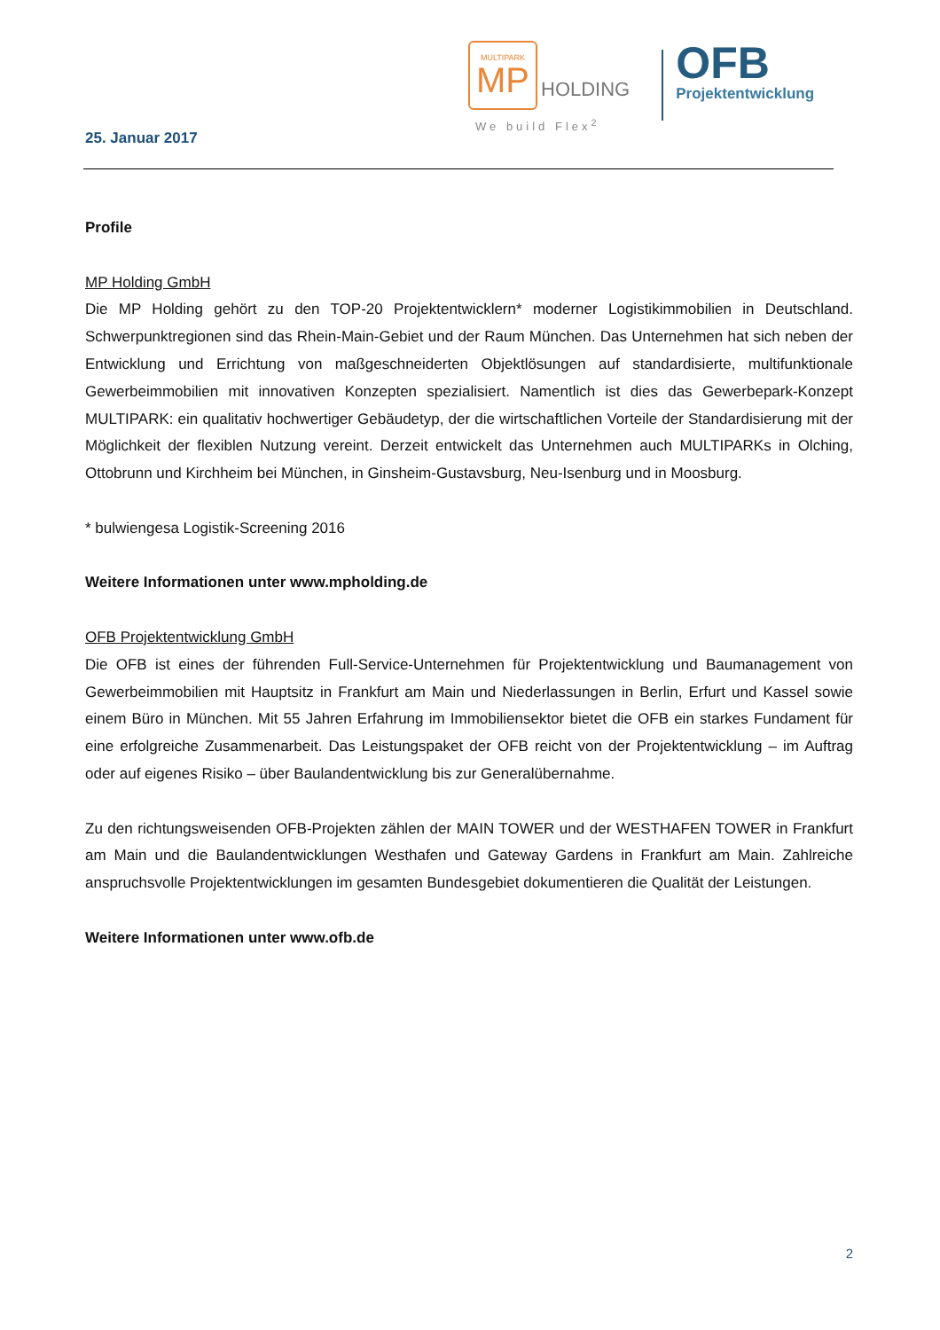MULTIPARK
MP
HOLDING
We build Flex<sup>2</sup>
OFB
Projektentwicklung
25. Januar 2017
Profile
MP Holding GmbH
Die MP Holding gehört zu den TOP-20 Projektentwicklern* moderner Logistikimmobilien in Deutschland. Schwerpunktregionen sind das Rhein-Main-Gebiet und der Raum München. Das Unternehmen hat sich neben der Entwicklung und Errichtung von maßgeschneiderten Objektlösungen auf standardisierte, multifunktionale Gewerbeimmobilien mit innovativen Konzepten spezialisiert. Namentlich ist dies das Gewerbepark-Konzept MULTIPARK: ein qualitativ hochwertiger Gebäudetyp, der die wirtschaftlichen Vorteile der Standardisierung mit der Möglichkeit der flexiblen Nutzung vereint. Derzeit entwickelt das Unternehmen auch MULTIPARKs in Olching, Ottobrunn und Kirchheim bei München, in Ginsheim-Gustavsburg, Neu-Isenburg und in Moosburg.
* bulwiengesa Logistik-Screening 2016
Weitere Informationen unter www.mpholding.de
OFB Projektentwicklung GmbH
Die OFB ist eines der führenden Full-Service-Unternehmen für Projektentwicklung und Baumanagement von Gewerbeimmobilien mit Hauptsitz in Frankfurt am Main und Niederlassungen in Berlin, Erfurt und Kassel sowie einem Büro in München. Mit 55 Jahren Erfahrung im Immobiliensektor bietet die OFB ein starkes Fundament für eine erfolgreiche Zusammenarbeit. Das Leistungspaket der OFB reicht von der Projektentwicklung – im Auftrag oder auf eigenes Risiko – über Baulandentwicklung bis zur Generalübernahme.
Zu den richtungsweisenden OFB-Projekten zählen der MAIN TOWER und der WESTHAFEN TOWER in Frankfurt am Main und die Baulandentwicklungen Westhafen und Gateway Gardens in Frankfurt am Main. Zahlreiche anspruchsvolle Projektentwicklungen im gesamten Bundesgebiet dokumentieren die Qualität der Leistungen.
Weitere Informationen unter www.ofb.de
2